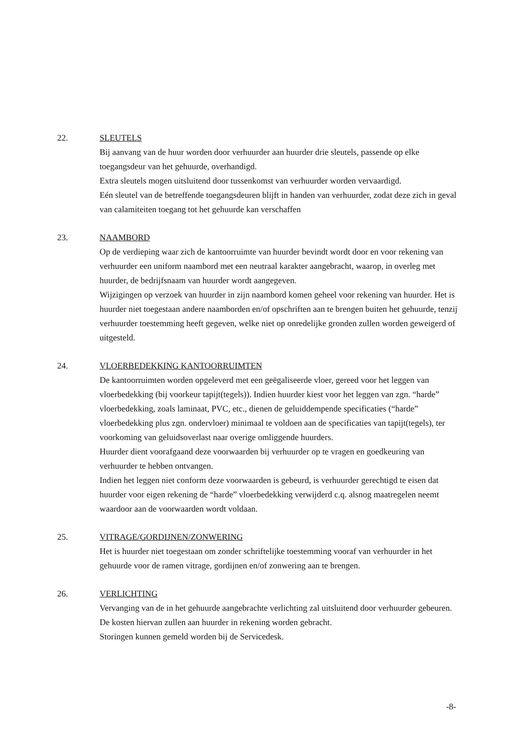22. SLEUTELS
Bij aanvang van de huur worden door verhuurder aan huurder drie sleutels, passende op elke toegangsdeur van het gehuurde, overhandigd.
Extra sleutels mogen uitsluitend door tussenkomst van verhuurder worden vervaardigd.
Eén sleutel van de betreffende toegangsdeuren blijft in handen van verhuurder, zodat deze zich in geval van calamiteiten toegang tot het gehuurde kan verschaffen
23. NAAMBORD
Op de verdieping waar zich de kantoorruimte van huurder bevindt wordt door en voor rekening van verhuurder een uniform naambord met een neutraal karakter aangebracht, waarop, in overleg met huurder, de bedrijfsnaam van huurder wordt aangegeven.
Wijzigingen op verzoek van huurder in zijn naambord komen geheel voor rekening van huurder. Het is huurder niet toegestaan andere naamborden en/of opschriften aan te brengen buiten het gehuurde, tenzij verhuurder toestemming heeft gegeven, welke niet op onredelijke gronden zullen worden geweigerd of uitgesteld.
24. VLOERBEDEKKING KANTOORRUIMTEN
De kantoorruimten worden opgeleverd met een geëgaliseerde vloer, gereed voor het leggen van vloerbedekking (bij voorkeur tapijt(tegels)). Indien huurder kiest voor het leggen van zgn. “harde” vloerbedekking, zoals laminaat, PVC, etc., dienen de geluiddempende specificaties (“harde” vloerbedekking plus zgn. ondervloer) minimaal te voldoen aan de specificaties van tapijt(tegels), ter voorkoming van geluidsoverlast naar overige omliggende huurders.
Huurder dient voorafgaand deze voorwaarden bij verhuurder op te vragen en goedkeuring van verhuurder te hebben ontvangen.
Indien het leggen niet conform deze voorwaarden is gebeurd, is verhuurder gerechtigd te eisen dat huurder voor eigen rekening de “harde” vloerbedekking verwijderd c.q. alsnog maatregelen neemt waardoor aan de voorwaarden wordt voldaan.
25. VITRAGE/GORDIJNEN/ZONWERING
Het is huurder niet toegestaan om zonder schriftelijke toestemming vooraf van verhuurder in het gehuurde voor de ramen vitrage, gordijnen en/of zonwering aan te brengen.
26. VERLICHTING
Vervanging van de in het gehuurde aangebrachte verlichting zal uitsluitend door verhuurder gebeuren. De kosten hiervan zullen aan huurder in rekening worden gebracht.
Storingen kunnen gemeld worden bij de Servicedesk.
-8-